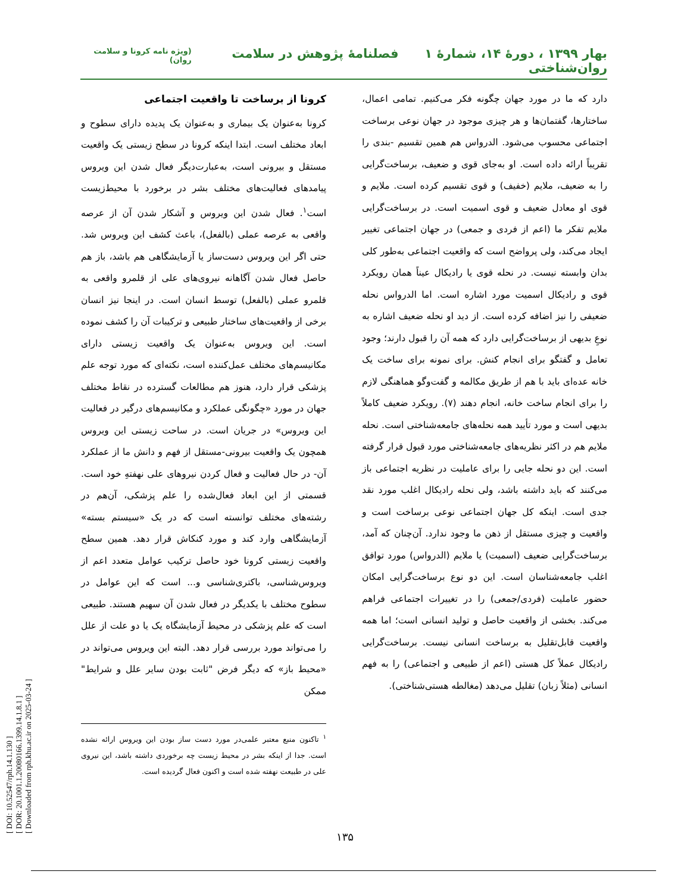بهار ۱۳۹۹ ، دورۀ ۱۴، شمارۀ ۱ فصلنامۀ پژوهش در سلامت روان‌شناختی
(ویژه نامه کرونا و سلامت روان)
دارد که ما در مورد جهان چگونه فکر می‌کنیم. تمامی اعمال، ساختارها، گفتمان‌ها و هر چیزی موجود در جهان نوعی برساخت اجتماعی محسوب می‌شود. الدرواس هم همین تقسیم -بندی را تقریباً ارائه داده است. او به‌جای قوی و ضعیف، برساخت‌گرایی را به ضعیف، ملایم (خفیف) و قوی تقسیم کرده است. ملایم و قوی او معادل ضعیف و قوی اسمیت است. در برساخت‌گرایی ملایم تفکر ما (اعم از فردی و جمعی) در جهان اجتماعی تغییر ایجاد می‌کند، ولی پرواضح است که واقعیت اجتماعی به‌طور کلی بدان وابسته نیست. در نحله قوی یا رادیکال عیناً همان رویکرد قوی و رادیکال اسمیت مورد اشاره است. اما الدرواس نحله ضعیفی را نیز اضافه کرده است. از دید او نحله ضعیف اشاره به نوعِ بدیهی از برساخت‌گرایی دارد که همه آن را قبول دارند؛ وجود تعامل و گفتگو برای انجام کنش. برای نمونه برای ساخت یک خانه عده‌ای باید با هم از طریق مکالمه و گفت‌وگو هماهنگی لازم را برای انجام ساخت خانه، انجام دهند (۷). رویکرد ضعیف کاملاً بدیهی است و مورد تأیید همه نحله‌های جامعه‌شناختی است. نحله ملایم هم در اکثر نظریه‌های جامعه‌شناختی مورد قبول قرار گرفته است. این دو نحله جایی را برای عاملیت در نظریه اجتماعی باز می‌کنند که باید داشته باشد، ولی نحله رادیکال اغلب مورد نقد جدی است. اینکه کل جهان اجتماعی نوعی برساخت است و واقعیت و چیزی مستقل از ذهن ما وجود ندارد. آن‌چنان که آمد، برساخت‌گرایی ضعیف (اسمیت) یا ملایم (الدرواس) مورد توافق اغلب جامعه‌شناسان است. این دو نوع برساخت‌گرایی امکان حضور عاملیت (فردی/جمعی) را در تغییرات اجتماعی فراهم می‌کند. بخشی از واقعیت حاصل و تولید انسانی است؛ اما همه واقعیت قابل‌تقلیل به برساخت انسانی نیست. برساخت‌گرایی رادیکال عملاً کل هستی (اعم از طبیعی و اجتماعی) را به فهم انسانی (مثلاً زبان) تقلیل می‌دهد (مغالطه هستی‌شناختی).
کرونا از برساخت تا واقعیت اجتماعی
کرونا به‌عنوان یک بیماری و به‌عنوان یک پدیده دارای سطوح و ابعاد مختلف است. ابتدا اینکه کرونا در سطح زیستی یک واقعیت مستقل و بیرونی است، به‌عبارت‌دیگر فعال شدن این ویروس پیامدهای فعالیت‌های مختلف بشر در برخورد با محیط‌زیست است<sup>۱</sup>. فعال شدن این ویروس و آشکار شدن آن از عرصه واقعی به عرصه عملی (بالفعل)، باعث کشف این ویروس شد. حتی اگر این ویروس دست‌ساز یا آزمایشگاهی هم باشد، باز هم حاصل فعال شدن آگاهانه نیروی‌های علی از قلمرو واقعی به قلمرو عملی (بالفعل) توسط انسان است. در اینجا نیز انسان برخی از واقعیت‌های ساختار طبیعی و ترکیبات آن را کشف نموده است. این ویروس به‌عنوان یک واقعیت زیستی دارای مکانیسم‌های مختلف عمل‌کننده است، نکته‌ای که مورد توجه علم پزشکی قرار دارد، هنوز هم مطالعات گسترده در نقاط مختلف جهان در مورد «چگونگی عملکرد و مکانیسم‌های درگیر در فعالیت این ویروس» در جریان است. در ساحت زیستی این ویروس همچون یک واقعیت بیرونی-مستقل از فهم و دانش ما از عملکرد آن- در حال فعالیت و فعال کردن نیروهای علی نهفتهِ خود است. قسمتی از این ابعاد فعال‌شده را علم پزشکی، آن‌هم در رشته‌های مختلف توانسته است که در یک «سیستم بسته» آزمایشگاهی وارد کند و مورد کنکاش قرار دهد. همین سطح واقعیت زیستی کرونا خود حاصل ترکیب عوامل متعدد اعم از ویروس‌شناسی، باکتری‌شناسی و... است که این عوامل در سطوح مختلف با یکدیگر در فعال شدن آن سهیم هستند. طبیعی است که علم پزشکی در محیط آزمایشگاه یک یا دو علت از علل را می‌تواند مورد بررسی قرار دهد. البته این ویروس می‌تواند در «محیط باز» که دیگر فرض "ثابت بودن سایر علل و شرایط" ممکن
<sup>۱</sup> تاکنون منبع معتبر علمی‌در مورد دست ساز بودن این ویروس ارائه نشده است. جدا از اینکه بشر در محیط زیست چه برخوردی داشته باشد، این نیروی علی در طبیعت نهفته شده است و اکنون فعال گردیده است.
۱۳۵
[ DOI: 10.52547/rph.14.1.130 ]
[ DOR: 20.1001.1.20080166.1399.14.1.8.1 ]
[ Downloaded from rph.khu.ac.ir on 2025-03-24 ]